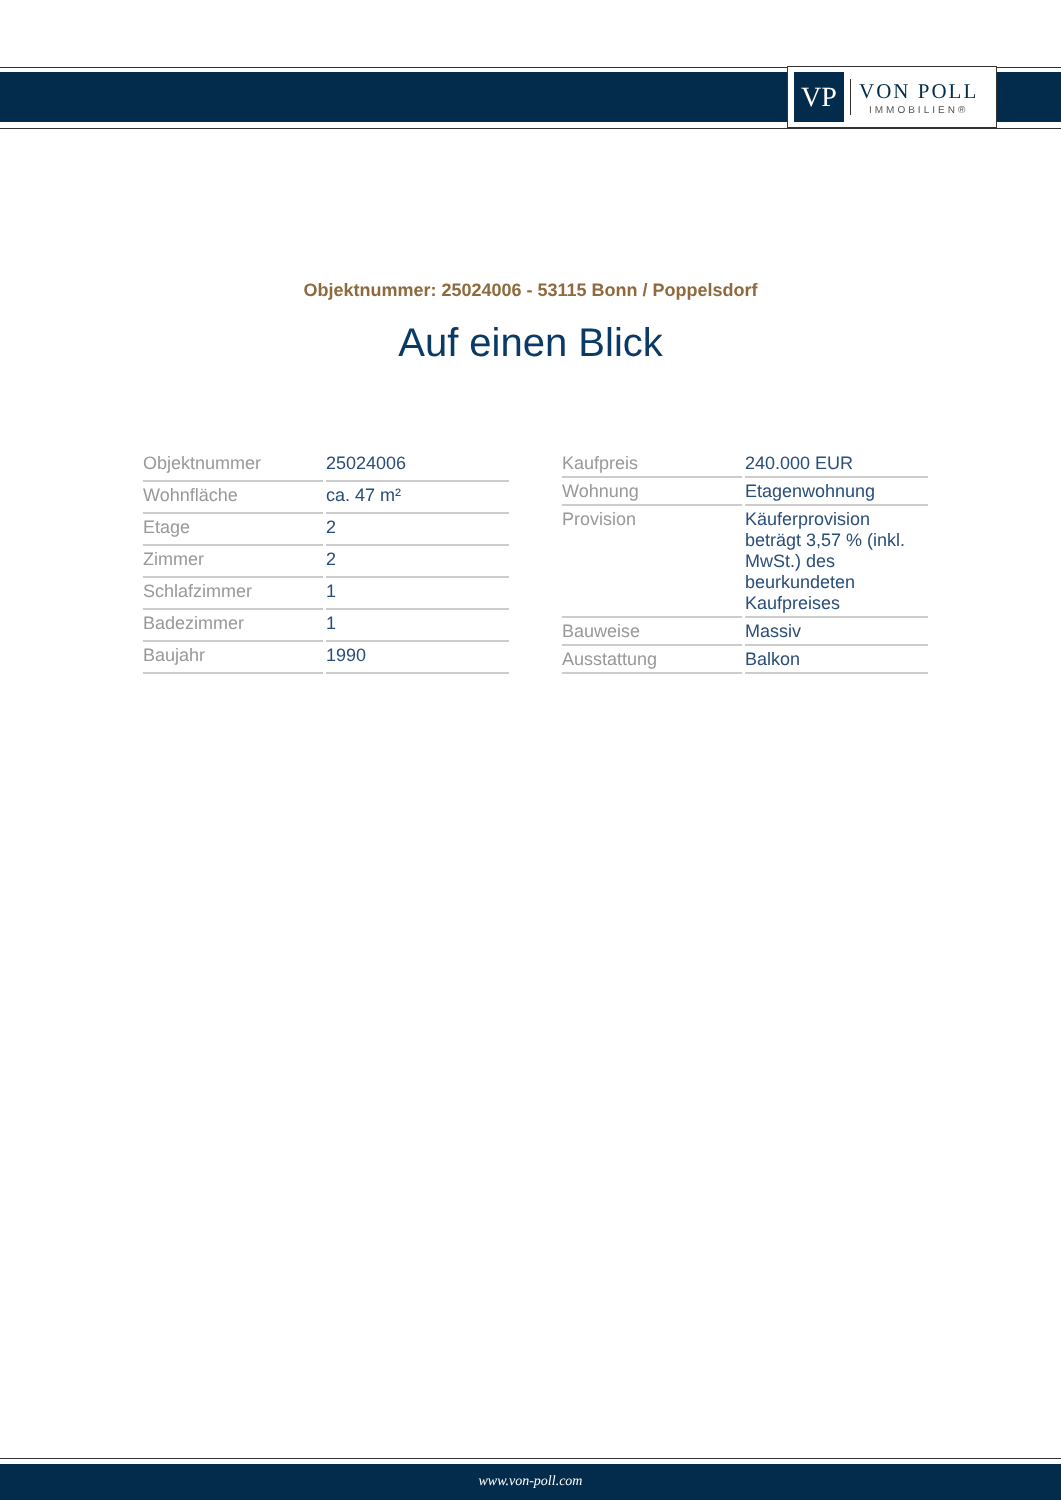VP
VON POLL
IMMOBILIEN®
Objektnummer: 25024006 - 53115 Bonn / Poppelsdorf
Auf einen Blick
| Objektnummer | 25024006 |
| Wohnfläche | ca. 47 m² |
| Etage | 2 |
| Zimmer | 2 |
| Schlafzimmer | 1 |
| Badezimmer | 1 |
| Baujahr | 1990 |
| Kaufpreis | 240.000 EUR |
| Wohnung | Etagenwohnung |
| Provision | Käuferprovision beträgt 3,57 % (inkl. MwSt.) des beurkundeten Kaufpreises |
| Bauweise | Massiv |
| Ausstattung | Balkon |
www.von-poll.com